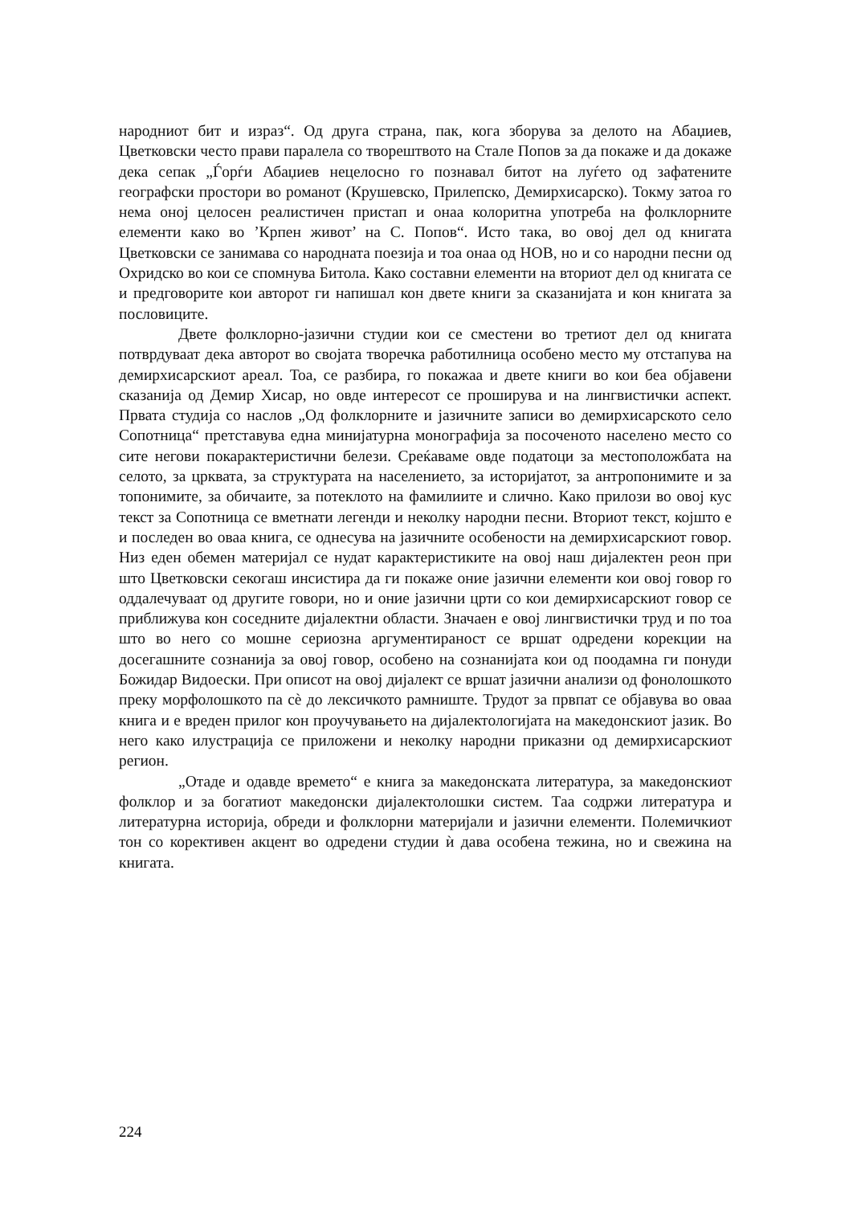народниот бит и израз“. Од друга страна, пак, кога зборува за делото на Абаџиев, Цветковски често прави паралела со творештвото на Стале Попов за да покаже и да докаже дека сепак „Ѓорѓи Абаџиев нецелосно го познавал битот на луѓето од зафатените географски простори во романот (Крушевско, Прилепско, Демирхисарско). Токму затоа го нема оној целосен реалистичен пристап и онаа колоритна употреба на фолклорните елементи како во ’Крпен живот’ на С. Попов“. Исто така, во овој дел од книгата Цветковски се занимава со народната поезија и тоа онаа од НОВ, но и со народни песни од Охридско во кои се спомнува Битола. Како составни елементи на вториот дел од книгата се и предговорите кои авторот ги напишал кон двете книги за сказанијата и кон книгата за пословиците.
Двете фолклорно-јазични студии кои се сместени во третиот дел од книгата потврдуваат дека авторот во својата творечка работилница особено место му отстапува на демирхисарскиот ареал. Тоа, се разбира, го покажаа и двете книги во кои беа објавени сказанија од Демир Хисар, но овде интересот се проширува и на лингвистички аспект. Првата студија со наслов „Од фолклорните и јазичните записи во демирхисарското село Сопотница“ претставува една минијатурна монографија за посоченото населено место со сите негови покарактеристични белези. Среќаваме овде податоци за местоположбата на селото, за црквата, за структурата на населението, за историјатот, за антропонимите и за топонимите, за обичаите, за потеклото на фамилиите и слично. Како прилози во овој кус текст за Сопотница се вметнати легенди и неколку народни песни. Вториот текст, којшто е и последен во оваа книга, се однесува на јазичните особености на демирхисарскиот говор. Низ еден обемен материјал се нудат карактеристиките на овој наш дијалектен реон при што Цветковски секогаш инсистира да ги покаже оние јазични елементи кои овој говор го оддалечуваат од другите говори, но и оние јазични црти со кои демирхисарскиот говор се приближува кон соседните дијалектни области. Значаен е овој лингвистички труд и по тоа што во него со мошне сериозна аргументираност се вршат одредени корекции на досегашните сознанија за овој говор, особено на сознанијата кои од поодамна ги понуди Божидар Видоески. При описот на овој дијалект се вршат јазични анализи од фонолошкото преку морфолошкото па сѐ до лексичкото рамниште. Трудот за првпат се објавува во оваа книга и е вреден прилог кон проучувањето на дијалектологијата на македонскиот јазик. Во него како илустрација се приложени и неколку народни приказни од демирхисарскиот регион.
„Отаде и одавде времето“ е книга за македонската литература, за македонскиот фолклор и за богатиот македонски дијалектолошки систем. Таа содржи литература и литературна историја, обреди и фолклорни материјали и јазични елементи. Полемичкиот тон со корективен акцент во одредени студии ѝ дава особена тежина, но и свежина на книгата.
224